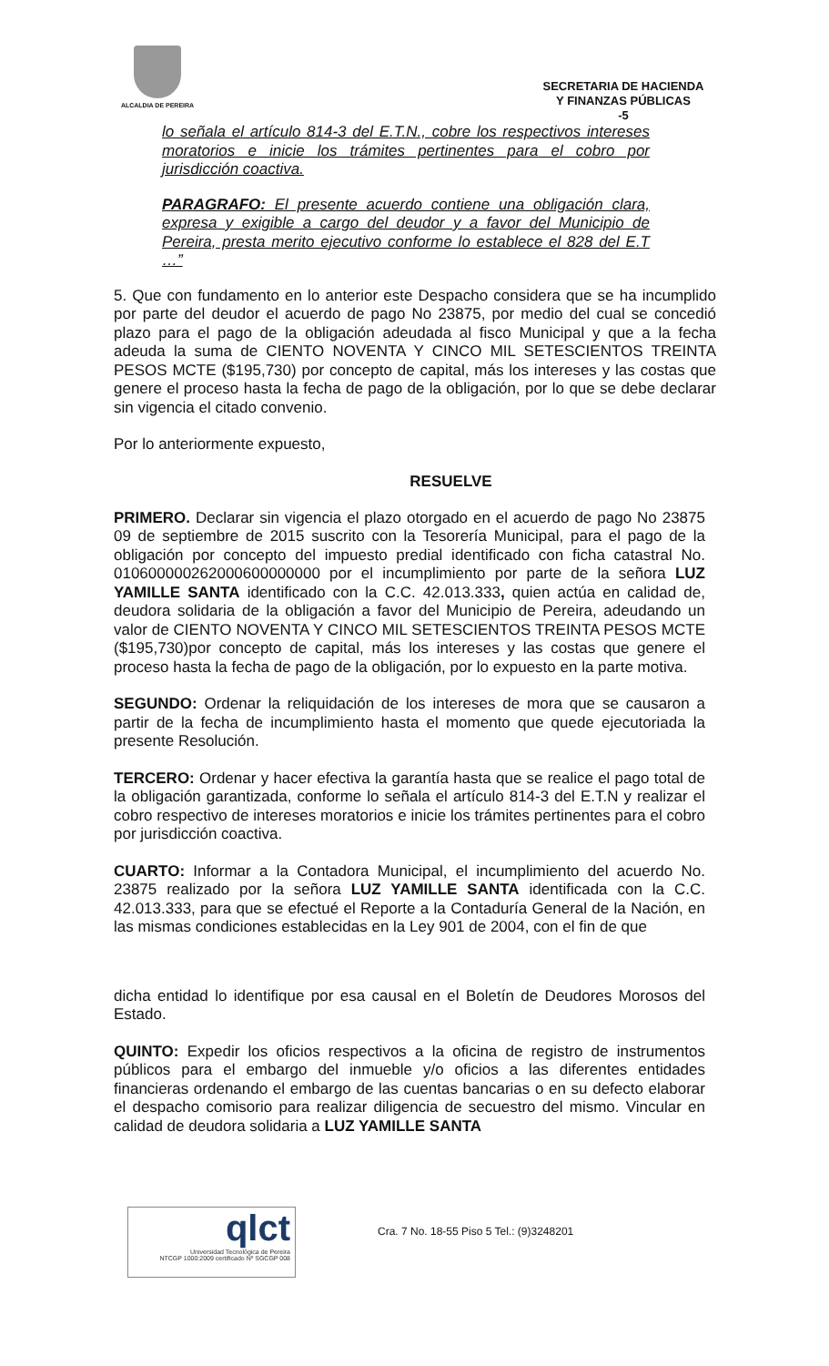ALCALDIA DE PEREIRA
SECRETARIA DE HACIENDA
Y FINANZAS PÚBLICAS
-5
lo señala el artículo 814-3 del E.T.N., cobre los respectivos intereses moratorios e inicie los trámites pertinentes para el cobro por jurisdicción coactiva.
PARAGRAFO: El presente acuerdo contiene una obligación clara, expresa y exigible a cargo del deudor y a favor del Municipio de Pereira, presta merito ejecutivo conforme lo establece el 828 del E.T …”
5. Que con fundamento en lo anterior este Despacho considera que se ha incumplido por parte del deudor el acuerdo de pago No 23875, por medio del cual se concedió plazo para el pago de la obligación adeudada al fisco Municipal y que a la fecha adeuda la suma de CIENTO NOVENTA Y CINCO MIL SETESCIENTOS TREINTA PESOS MCTE ($195,730) por concepto de capital, más los intereses y las costas que genere el proceso hasta la fecha de pago de la obligación, por lo que se debe declarar sin vigencia el citado convenio.
Por lo anteriormente expuesto,
RESUELVE
PRIMERO. Declarar sin vigencia el plazo otorgado en el acuerdo de pago No 23875 09 de septiembre de 2015 suscrito con la Tesorería Municipal, para el pago de la obligación por concepto del impuesto predial identificado con ficha catastral No. 010600000262000600000000 por el incumplimiento por parte de la señora LUZ YAMILLE SANTA identificado con la C.C. 42.013.333, quien actúa en calidad de, deudora solidaria de la obligación a favor del Municipio de Pereira, adeudando un valor de CIENTO NOVENTA Y CINCO MIL SETESCIENTOS TREINTA PESOS MCTE ($195,730)por concepto de capital, más los intereses y las costas que genere el proceso hasta la fecha de pago de la obligación, por lo expuesto en la parte motiva.
SEGUNDO: Ordenar la reliquidación de los intereses de mora que se causaron a partir de la fecha de incumplimiento hasta el momento que quede ejecutoriada la presente Resolución.
TERCERO: Ordenar y hacer efectiva la garantía hasta que se realice el pago total de la obligación garantizada, conforme lo señala el artículo 814-3 del E.T.N y realizar el cobro respectivo de intereses moratorios e inicie los trámites pertinentes para el cobro por jurisdicción coactiva.
CUARTO: Informar a la Contadora Municipal, el incumplimiento del acuerdo No. 23875 realizado por la señora LUZ YAMILLE SANTA identificada con la C.C. 42.013.333, para que se efectué el Reporte a la Contaduría General de la Nación, en las mismas condiciones establecidas en la Ley 901 de 2004, con el fin de que
dicha entidad lo identifique por esa causal en el Boletín de Deudores Morosos del Estado.
QUINTO: Expedir los oficios respectivos a la oficina de registro de instrumentos públicos para el embargo del inmueble y/o oficios a las diferentes entidades financieras ordenando el embargo de las cuentas bancarias o en su defecto elaborar el despacho comisorio para realizar diligencia de secuestro del mismo. Vincular en calidad de deudora solidaria a LUZ YAMILLE SANTA
qlct Universidad Tecnológica de Pereira NTCGP 1000:2009 certificado Nº SGCGP 008
Cra. 7 No. 18-55 Piso 5 Tel.: (9)3248201